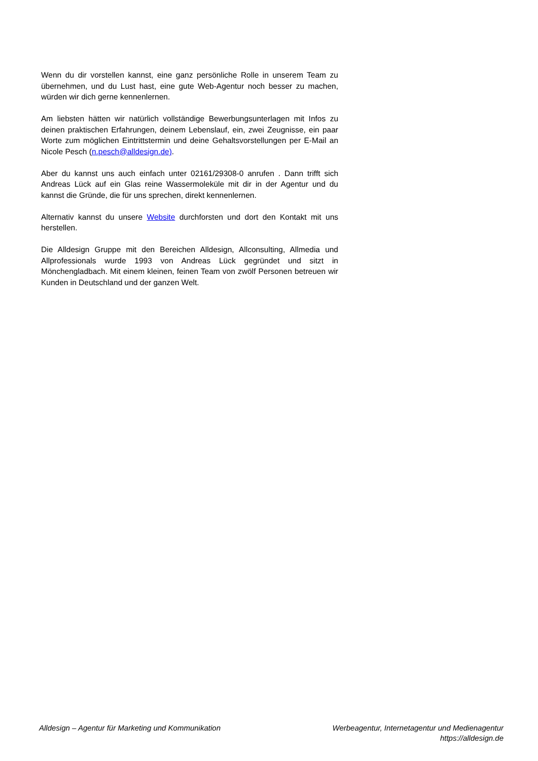Wenn du dir vorstellen kannst, eine ganz persönliche Rolle in unserem Team zu übernehmen, und du Lust hast, eine gute Web-Agentur noch besser zu machen, würden wir dich gerne kennenlernen.
Am liebsten hätten wir natürlich vollständige Bewerbungsunterlagen mit Infos zu deinen praktischen Erfahrungen, deinem Lebenslauf, ein, zwei Zeugnisse, ein paar Worte zum möglichen Eintrittstermin und deine Gehaltsvorstellungen per E-Mail an Nicole Pesch (n.pesch@alldesign.de).
Aber du kannst uns auch einfach unter 02161/29308-0 anrufen . Dann trifft sich Andreas Lück auf ein Glas reine Wassermoleküle mit dir in der Agentur und du kannst die Gründe, die für uns sprechen, direkt kennenlernen.
Alternativ kannst du unsere Website durchforsten und dort den Kontakt mit uns herstellen.
Die Alldesign Gruppe mit den Bereichen Alldesign, Allconsulting, Allmedia und Allprofessionals wurde 1993 von Andreas Lück gegründet und sitzt in Mönchengladbach. Mit einem kleinen, feinen Team von zwölf Personen betreuen wir Kunden in Deutschland und der ganzen Welt.
Alldesign – Agentur für Marketing und Kommunikation
Werbeagentur, Internetagentur und Medienagentur
https://alldesign.de